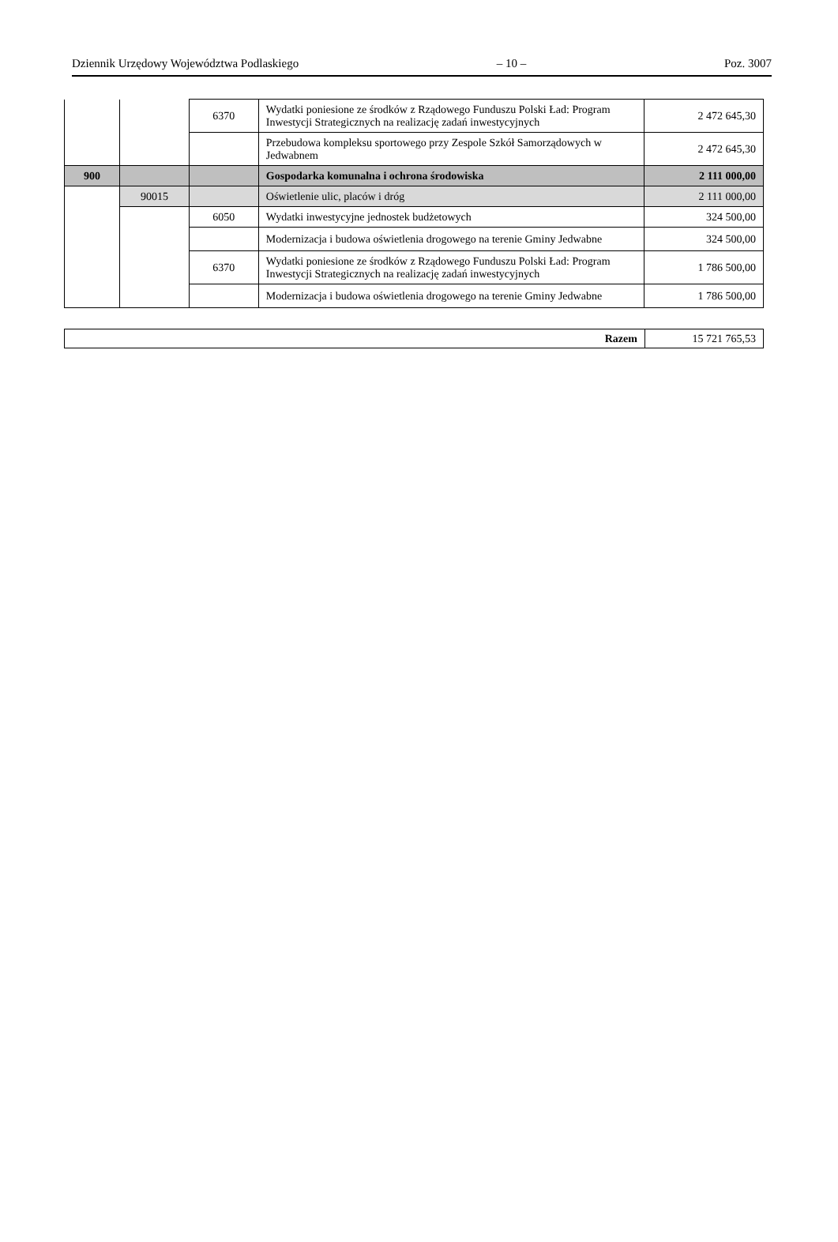Dziennik Urzędowy Województwa Podlaskiego – 10 – Poz. 3007
| | | 6370 | Wydatki poniesione ze środków z Rządowego Funduszu Polski Ład: Program Inwestycji Strategicznych na realizację zadań inwestycyjnych | 2 472 645,30 |
| | | | Przebudowa kompleksu sportowego przy Zespole Szkół Samorządowych w Jedwabnem | 2 472 645,30 |
| 900 | | | Gospodarka komunalna i ochrona środowiska | 2 111 000,00 |
| | 90015 | | Oświetlenie ulic, placów i dróg | 2 111 000,00 |
| | | 6050 | Wydatki inwestycyjne jednostek budżetowych | 324 500,00 |
| | | | Modernizacja i budowa oświetlenia drogowego na terenie Gminy Jedwabne | 324 500,00 |
| | | 6370 | Wydatki poniesione ze środków z Rządowego Funduszu Polski Ład: Program Inwestycji Strategicznych na realizację zadań inwestycyjnych | 1 786 500,00 |
| | | | Modernizacja i budowa oświetlenia drogowego na terenie Gminy Jedwabne | 1 786 500,00 |
| Razem | 15 721 765,53 |